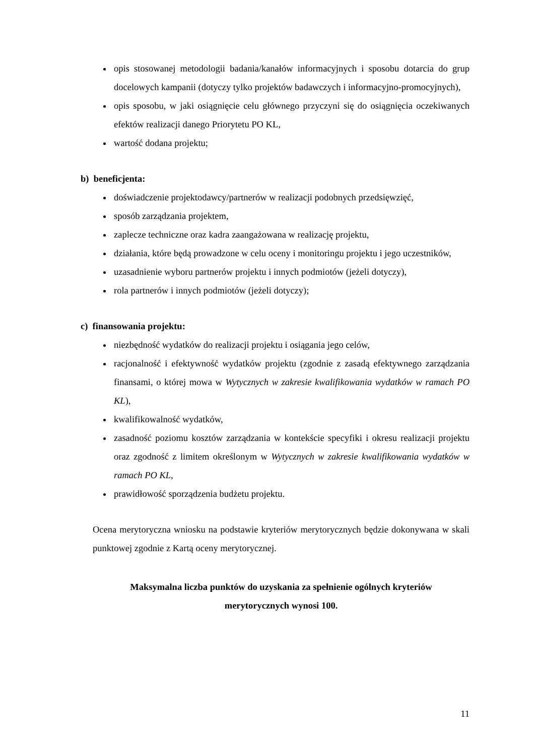opis stosowanej metodologii badania/kanałów informacyjnych i sposobu dotarcia do grup docelowych kampanii (dotyczy tylko projektów badawczych i informacyjno-promocyjnych),
opis sposobu, w jaki osiągnięcie celu głównego przyczyni się do osiągnięcia oczekiwanych efektów realizacji danego Priorytetu PO KL,
wartość dodana projektu;
b) beneficjenta:
doświadczenie projektodawcy/partnerów w realizacji podobnych przedsięwzięć,
sposób zarządzania projektem,
zaplecze techniczne oraz kadra zaangażowana w realizację projektu,
działania, które będą prowadzone w celu oceny i monitoringu projektu i jego uczestników,
uzasadnienie wyboru partnerów projektu i innych podmiotów (jeżeli dotyczy),
rola partnerów i innych podmiotów (jeżeli dotyczy);
c) finansowania projektu:
niezbędność wydatków do realizacji projektu i osiągania jego celów,
racjonalność i efektywność wydatków projektu (zgodnie z zasadą efektywnego zarządzania finansami, o której mowa w Wytycznych w zakresie kwalifikowania wydatków w ramach PO KL),
kwalifikowalność wydatków,
zasadność poziomu kosztów zarządzania w kontekście specyfiki i okresu realizacji projektu oraz zgodność z limitem określonym w Wytycznych w zakresie kwalifikowania wydatków w ramach PO KL,
prawidłowość sporządzenia budżetu projektu.
Ocena merytoryczna wniosku na podstawie kryteriów merytorycznych będzie dokonywana w skali punktowej zgodnie z Kartą oceny merytorycznej.
Maksymalna liczba punktów do uzyskania za spełnienie ogólnych kryteriów
merytorycznych wynosi 100.
11